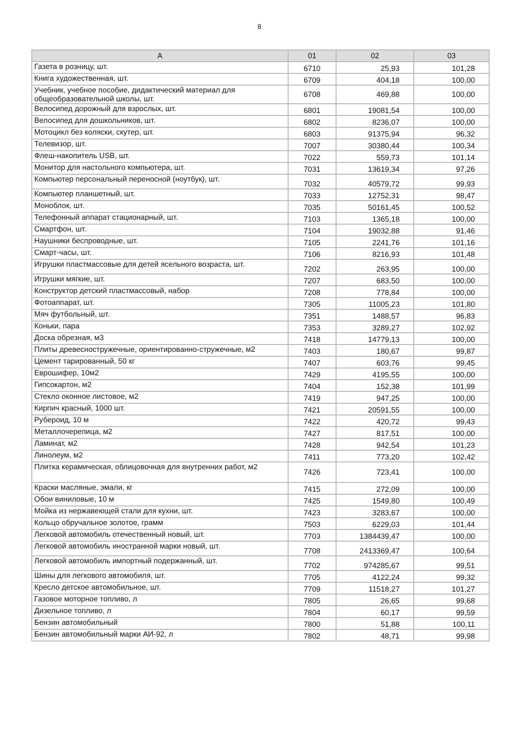8
| А | 01 | 02 | 03 |
| --- | --- | --- | --- |
| Газета в розницу, шт. | 6710 | 25,93 | 101,28 |
| Книга художественная, шт. | 6709 | 404,18 | 100,00 |
| Учебник, учебное пособие, дидактический материал для общеобразовательной школы, шт. | 6708 | 469,88 | 100,00 |
| Велосипед дорожный для взрослых, шт. | 6801 | 19081,54 | 100,00 |
| Велосипед для дошкольников, шт. | 6802 | 8236,07 | 100,00 |
| Мотоцикл без коляски, скутер, шт. | 6803 | 91375,94 | 96,32 |
| Телевизор, шт. | 7007 | 30380,44 | 100,34 |
| Флеш-накопитель USB, шт. | 7022 | 559,73 | 101,14 |
| Монитор для настольного компьютера, шт. | 7031 | 13619,34 | 97,26 |
| Компьютер персональный переносной (ноутбук), шт. | 7032 | 40579,72 | 99,93 |
| Компьютер планшетный, шт. | 7033 | 12752,31 | 98,47 |
| Моноблок, шт. | 7035 | 50161,45 | 100,52 |
| Телефонный аппарат стационарный, шт. | 7103 | 1365,18 | 100,00 |
| Смартфон, шт. | 7104 | 19032,88 | 91,46 |
| Наушники беспроводные, шт. | 7105 | 2241,76 | 101,16 |
| Смарт-часы, шт. | 7106 | 8216,93 | 101,48 |
| Игрушки пластмассовые для детей ясельного возраста, шт. | 7202 | 263,95 | 100,00 |
| Игрушки мягкие, шт. | 7207 | 683,50 | 100,00 |
| Конструктор детский пластмассовый, набор | 7208 | 778,84 | 100,00 |
| Фотоаппарат, шт. | 7305 | 11005,23 | 101,80 |
| Мяч футбольный, шт. | 7351 | 1488,57 | 96,83 |
| Коньки, пара | 7353 | 3289,27 | 102,92 |
| Доска обрезная, м3 | 7418 | 14779,13 | 100,00 |
| Плиты древесностружечные, ориентированно-стружечные, м2 | 7403 | 180,67 | 99,87 |
| Цемент тарированный, 50 кг | 7407 | 603,76 | 99,45 |
| Еврошифер, 10м2 | 7429 | 4195,55 | 100,00 |
| Гипсокартон, м2 | 7404 | 152,38 | 101,99 |
| Стекло оконное листовое, м2 | 7419 | 947,25 | 100,00 |
| Кирпич красный, 1000 шт. | 7421 | 20591,55 | 100,00 |
| Рубероид, 10 м | 7422 | 420,72 | 99,43 |
| Металлочерепица, м2 | 7427 | 817,51 | 100,00 |
| Ламинат, м2 | 7428 | 942,54 | 101,23 |
| Линолеум, м2 | 7411 | 773,20 | 102,42 |
| Плитка керамическая, облицовочная для внутренних работ, м2 | 7426 | 723,41 | 100,00 |
| Краски масляные, эмали, кг | 7415 | 272,09 | 100,00 |
| Обои виниловые, 10 м | 7425 | 1549,80 | 100,49 |
| Мойка из нержавеющей стали для кухни, шт. | 7423 | 3283,67 | 100,00 |
| Кольцо обручальное золотое, грамм | 7503 | 6229,03 | 101,44 |
| Легковой автомобиль отечественный новый, шт. | 7703 | 1384439,47 | 100,00 |
| Легковой автомобиль иностранной марки новый, шт. | 7708 | 2413369,47 | 100,64 |
| Легковой автомобиль импортный подержанный, шт. | 7702 | 974285,67 | 99,51 |
| Шины для легкового автомобиля, шт. | 7705 | 4122,24 | 99,32 |
| Кресло детское автомобильное, шт. | 7709 | 11518,27 | 101,27 |
| Газовое моторное топливо, л | 7805 | 26,65 | 99,68 |
| Дизельное топливо, л | 7804 | 60,17 | 99,59 |
| Бензин автомобильный | 7800 | 51,88 | 100,11 |
| Бензин автомобильный марки АИ-92, л | 7802 | 48,71 | 99,98 |